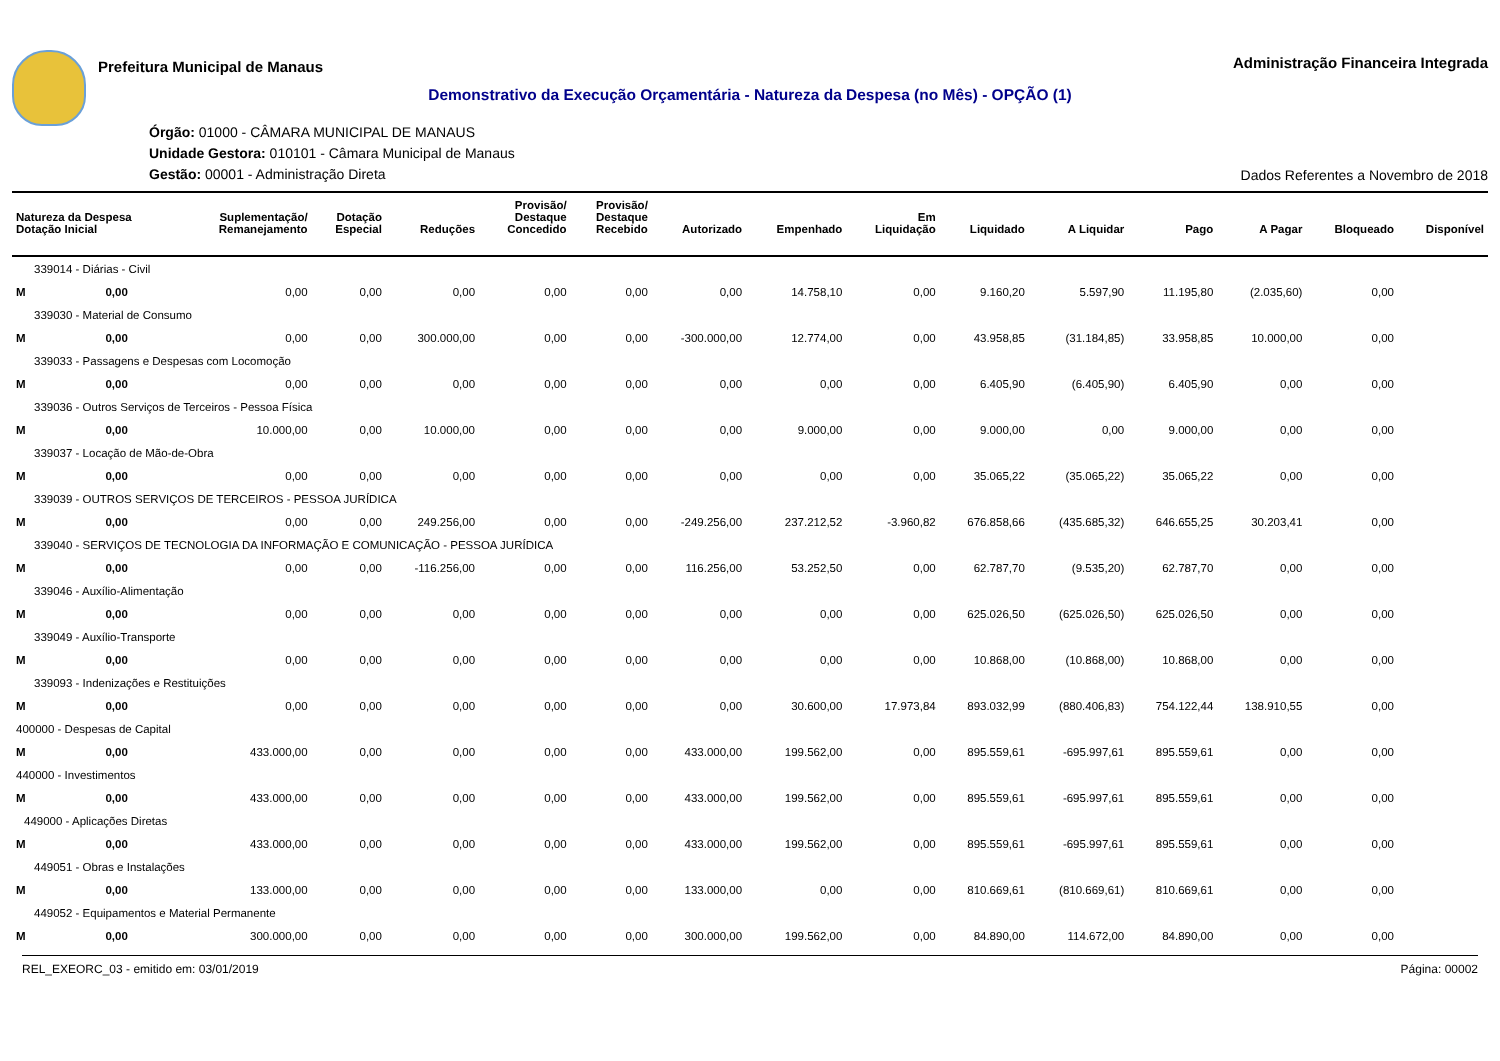Prefeitura Municipal de Manaus
Administração Financeira Integrada
Demonstrativo da Execução Orçamentária - Natureza da Despesa (no Mês) - OPÇÃO (1)
Órgão: 01000 - CÂMARA MUNICIPAL DE MANAUS
Unidade Gestora: 010101 - Câmara Municipal de Manaus
Gestão: 00001 - Administração Direta
Dados Referentes a Novembro de 2018
| Natureza da Despesa Dotação Inicial | Suplementação/ Remanejamento | Dotação Especial | Reduções | Provisão/ Destaque Concedido | Provisão/ Destaque Recebido | Autorizado | Empenhado | Em Liquidação | Liquidado | A Liquidar | Pago | A Pagar | Bloqueado | Disponível |
| --- | --- | --- | --- | --- | --- | --- | --- | --- | --- | --- | --- | --- | --- | --- |
| 339014 - Diárias - Civil | | | | | | | | | | | | | | |
| M 0,00 | 0,00 | 0,00 | 0,00 | 0,00 | 0,00 | 0,00 | 14.758,10 | 0,00 | 9.160,20 | 5.597,90 | 11.195,80 | (2.035,60) | 0,00 | |
| 339030 - Material de Consumo | | | | | | | | | | | | | | |
| M 0,00 | 0,00 | 0,00 | 300.000,00 | 0,00 | 0,00 | -300.000,00 | 12.774,00 | 0,00 | 43.958,85 | (31.184,85) | 33.958,85 | 10.000,00 | 0,00 | |
| 339033 - Passagens e Despesas com Locomoção | | | | | | | | | | | | | | |
| M 0,00 | 0,00 | 0,00 | 0,00 | 0,00 | 0,00 | 0,00 | 0,00 | 0,00 | 6.405,90 | (6.405,90) | 6.405,90 | 0,00 | 0,00 | |
| 339036 - Outros Serviços de Terceiros - Pessoa Física | | | | | | | | | | | | | | |
| M 0,00 | 10.000,00 | 0,00 | 10.000,00 | 0,00 | 0,00 | 0,00 | 9.000,00 | 0,00 | 9.000,00 | 0,00 | 9.000,00 | 0,00 | 0,00 | |
| 339037 - Locação de Mão-de-Obra | | | | | | | | | | | | | | |
| M 0,00 | 0,00 | 0,00 | 0,00 | 0,00 | 0,00 | 0,00 | 0,00 | 0,00 | 35.065,22 | (35.065,22) | 35.065,22 | 0,00 | 0,00 | |
| 339039 - OUTROS SERVIÇOS DE TERCEIROS - PESSOA JURÍDICA | | | | | | | | | | | | | | |
| M 0,00 | 0,00 | 0,00 | 249.256,00 | 0,00 | 0,00 | -249.256,00 | 237.212,52 | -3.960,82 | 676.858,66 | (435.685,32) | 646.655,25 | 30.203,41 | 0,00 | |
| 339040 - SERVIÇOS DE TECNOLOGIA DA INFORMAÇÃO E COMUNICAÇÃO - PESSOA JURÍDICA | | | | | | | | | | | | | | |
| M 0,00 | 0,00 | 0,00 | -116.256,00 | 0,00 | 0,00 | 116.256,00 | 53.252,50 | 0,00 | 62.787,70 | (9.535,20) | 62.787,70 | 0,00 | 0,00 | |
| 339046 - Auxílio-Alimentação | | | | | | | | | | | | | | |
| M 0,00 | 0,00 | 0,00 | 0,00 | 0,00 | 0,00 | 0,00 | 0,00 | 0,00 | 625.026,50 | (625.026,50) | 625.026,50 | 0,00 | 0,00 | |
| 339049 - Auxílio-Transporte | | | | | | | | | | | | | | |
| M 0,00 | 0,00 | 0,00 | 0,00 | 0,00 | 0,00 | 0,00 | 0,00 | 0,00 | 10.868,00 | (10.868,00) | 10.868,00 | 0,00 | 0,00 | |
| 339093 - Indenizações e Restituições | | | | | | | | | | | | | | |
| M 0,00 | 0,00 | 0,00 | 0,00 | 0,00 | 0,00 | 0,00 | 30.600,00 | 17.973,84 | 893.032,99 | (880.406,83) | 754.122,44 | 138.910,55 | 0,00 | |
| 400000 - Despesas de Capital | | | | | | | | | | | | | | |
| M 0,00 | 433.000,00 | 0,00 | 0,00 | 0,00 | 0,00 | 433.000,00 | 199.562,00 | 0,00 | 895.559,61 | -695.997,61 | 895.559,61 | 0,00 | 0,00 | |
| 440000 - Investimentos | | | | | | | | | | | | | | |
| M 0,00 | 433.000,00 | 0,00 | 0,00 | 0,00 | 0,00 | 433.000,00 | 199.562,00 | 0,00 | 895.559,61 | -695.997,61 | 895.559,61 | 0,00 | 0,00 | |
| 449000 - Aplicações Diretas | | | | | | | | | | | | | | |
| M 0,00 | 433.000,00 | 0,00 | 0,00 | 0,00 | 0,00 | 433.000,00 | 199.562,00 | 0,00 | 895.559,61 | -695.997,61 | 895.559,61 | 0,00 | 0,00 | |
| 449051 - Obras e Instalações | | | | | | | | | | | | | | |
| M 0,00 | 133.000,00 | 0,00 | 0,00 | 0,00 | 0,00 | 133.000,00 | 0,00 | 0,00 | 810.669,61 | (810.669,61) | 810.669,61 | 0,00 | 0,00 | |
| 449052 - Equipamentos e Material Permanente | | | | | | | | | | | | | | |
| M 0,00 | 300.000,00 | 0,00 | 0,00 | 0,00 | 0,00 | 300.000,00 | 199.562,00 | 0,00 | 84.890,00 | 114.672,00 | 84.890,00 | 0,00 | 0,00 | |
REL_EXEORC_03 - emitido em: 03/01/2019 Página: 00002